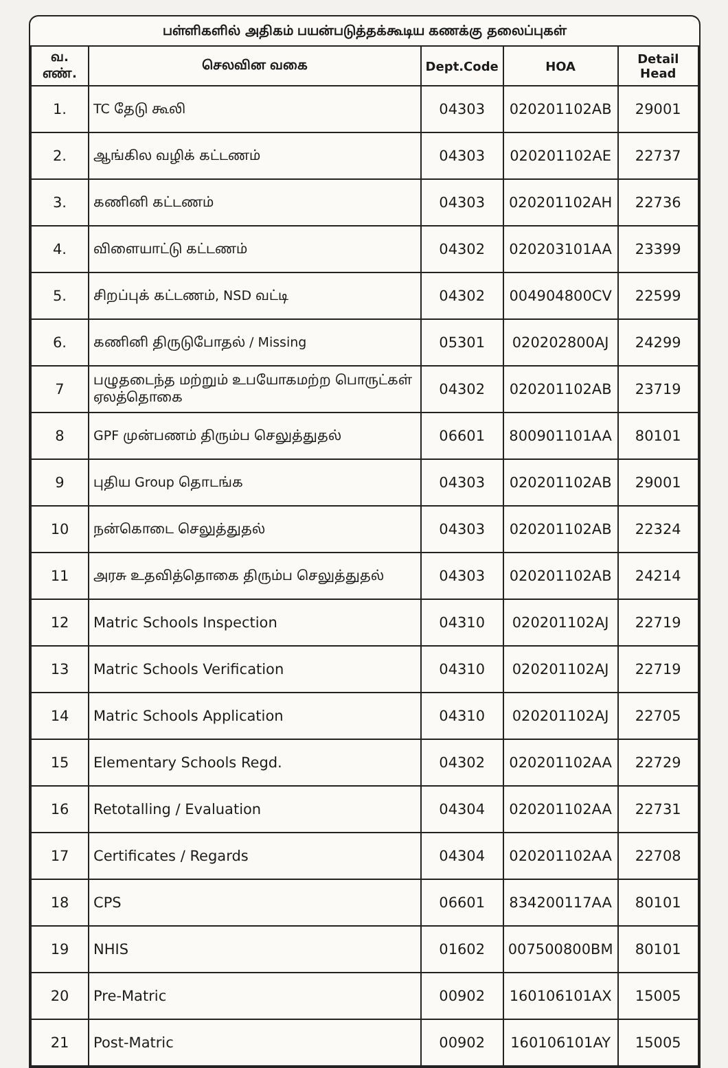பள்ளிகளில் அதிகம் பயன்படுத்தக்கூடிய கணக்கு தலைப்புகள்
| வ. எண். | செலவின வகை | Dept.Code | HOA | Detail Head |
| --- | --- | --- | --- | --- |
| 1. | TC தேடு கூலி | 04303 | 020201102AB | 29001 |
| 2. | ஆங்கில வழிக் கட்டணம் | 04303 | 020201102AE | 22737 |
| 3. | கணினி கட்டணம் | 04303 | 020201102AH | 22736 |
| 4. | விளையாட்டு கட்டணம் | 04302 | 020203101AA | 23399 |
| 5. | சிறப்புக் கட்டணம், NSD வட்டி | 04302 | 004904800CV | 22599 |
| 6. | கணினி திருடுபோதல் / Missing | 05301 | 020202800AJ | 24299 |
| 7 | பழுதடைந்த மற்றும் உபயோகமற்ற பொருட்கள் ஏலத்தொகை | 04302 | 020201102AB | 23719 |
| 8 | GPF முன்பணம் திரும்ப செலுத்துதல் | 06601 | 800901101AA | 80101 |
| 9 | புதிய Group தொடங்க | 04303 | 020201102AB | 29001 |
| 10 | நன்கொடை செலுத்துதல் | 04303 | 020201102AB | 22324 |
| 11 | அரசு உதவித்தொகை திரும்ப செலுத்துதல் | 04303 | 020201102AB | 24214 |
| 12 | Matric Schools Inspection | 04310 | 020201102AJ | 22719 |
| 13 | Matric Schools Verification | 04310 | 020201102AJ | 22719 |
| 14 | Matric Schools Application | 04310 | 020201102AJ | 22705 |
| 15 | Elementary Schools Regd. | 04302 | 020201102AA | 22729 |
| 16 | Retotalling / Evaluation | 04304 | 020201102AA | 22731 |
| 17 | Certificates / Regards | 04304 | 020201102AA | 22708 |
| 18 | CPS | 06601 | 834200117AA | 80101 |
| 19 | NHIS | 01602 | 007500800BM | 80101 |
| 20 | Pre-Matric | 00902 | 160106101AX | 15005 |
| 21 | Post-Matric | 00902 | 160106101AY | 15005 |